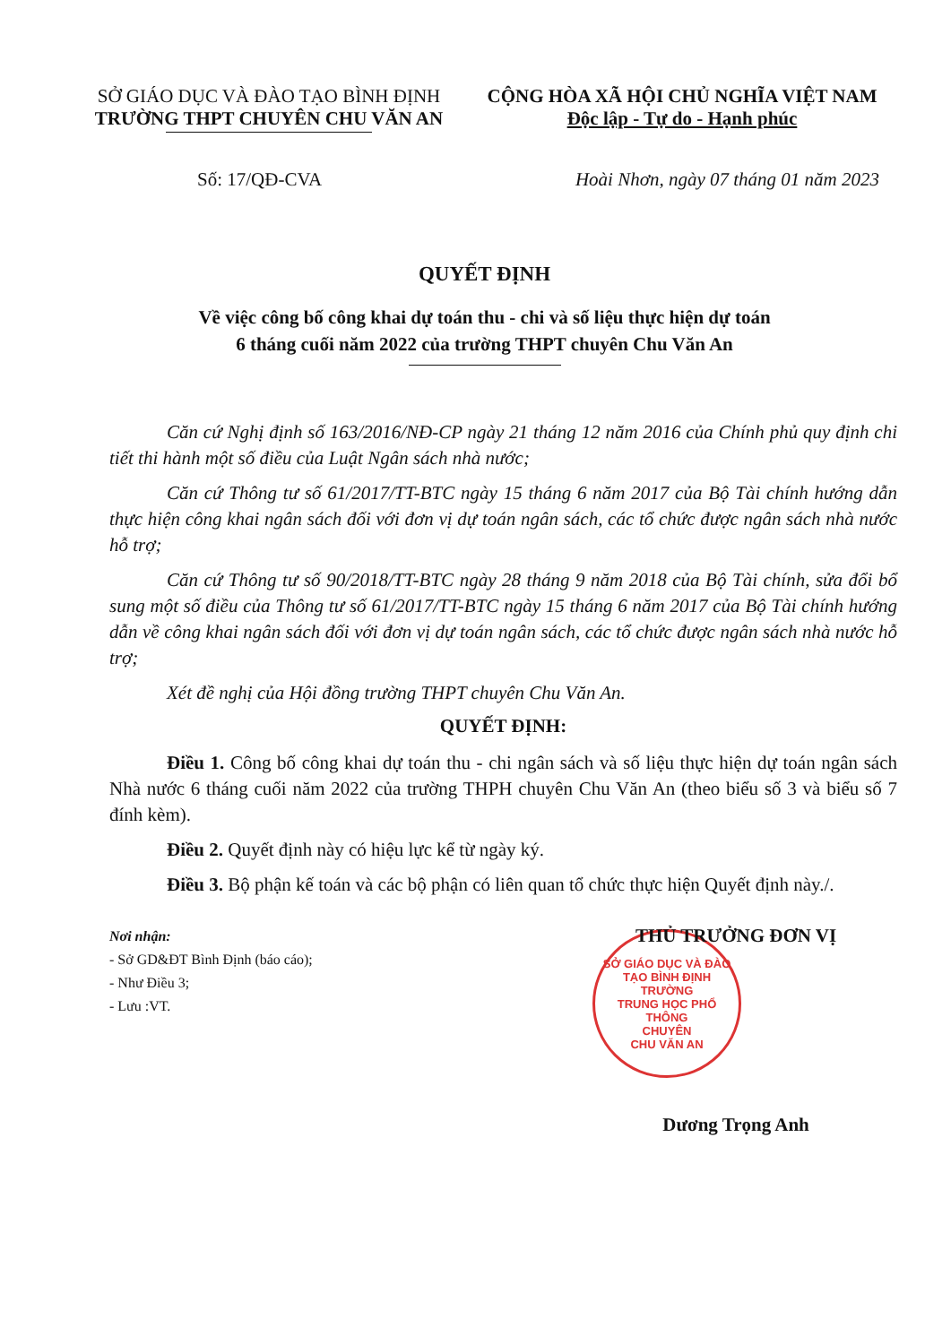SỞ GIÁO DỤC VÀ ĐÀO TẠO BÌNH ĐỊNH
TRƯỜNG THPT CHUYÊN CHU VĂN AN
CỘNG HÒA XÃ HỘI CHỦ NGHĨA VIỆT NAM
Độc lập - Tự do - Hạnh phúc
Số: 17/QĐ-CVA Hoài Nhơn, ngày 07 tháng 01 năm 2023
QUYẾT ĐỊNH
Về việc công bố công khai dự toán thu - chi và số liệu thực hiện dự toán
6 tháng cuối năm 2022 của trường THPT chuyên Chu Văn An
Căn cứ Nghị định số 163/2016/NĐ-CP ngày 21 tháng 12 năm 2016 của Chính phủ quy định chi tiết thi hành một số điều của Luật Ngân sách nhà nước;
Căn cứ Thông tư số 61/2017/TT-BTC ngày 15 tháng 6 năm 2017 của Bộ Tài chính hướng dẫn thực hiện công khai ngân sách đối với đơn vị dự toán ngân sách, các tổ chức được ngân sách nhà nước hỗ trợ;
Căn cứ Thông tư số 90/2018/TT-BTC ngày 28 tháng 9 năm 2018 của Bộ Tài chính, sửa đổi bổ sung một số điều của Thông tư số 61/2017/TT-BTC ngày 15 tháng 6 năm 2017 của Bộ Tài chính hướng dẫn về công khai ngân sách đối với đơn vị dự toán ngân sách, các tổ chức được ngân sách nhà nước hỗ trợ;
Xét đề nghị của Hội đồng trường THPT chuyên Chu Văn An.
QUYẾT ĐỊNH:
Điều 1. Công bố công khai dự toán thu - chi ngân sách và số liệu thực hiện dự toán ngân sách Nhà nước 6 tháng cuối năm 2022 của trường THPH chuyên Chu Văn An (theo biểu số 3 và biểu số 7 đính kèm).
Điều 2. Quyết định này có hiệu lực kể từ ngày ký.
Điều 3. Bộ phận kế toán và các bộ phận có liên quan tổ chức thực hiện Quyết định này./.
Nơi nhận:
- Sở GD&ĐT Bình Định (báo cáo);
- Như Điều 3;
- Lưu :VT.
THỦ TRƯỞNG ĐƠN VỊ
SỞ GIÁO DỤC VÀ ĐÀO TẠO BÌNH ĐỊNH
TRƯỜNG
TRUNG HỌC PHỔ THÔNG
CHUYÊN
CHU VĂN AN
Dương Trọng Anh